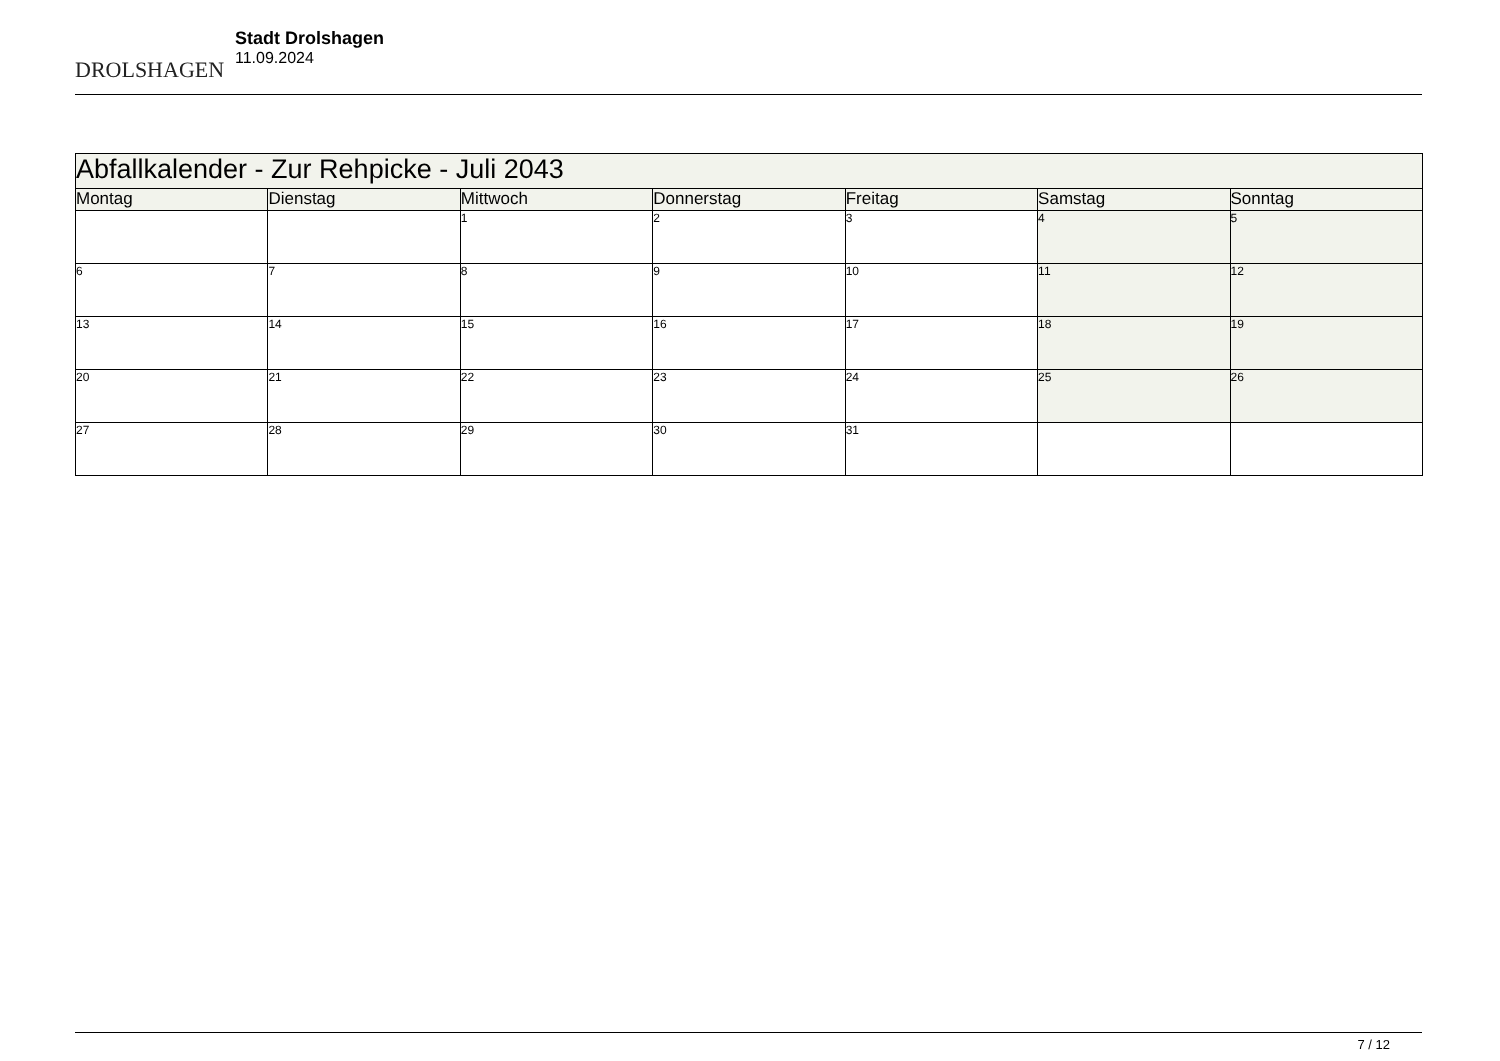DROLSHAGEN
Stadt Drolshagen
11.09.2024
| Abfallkalender - Zur Rehpicke - Juli 2043 | | | | | | |
| Montag | Dienstag | Mittwoch | Donnerstag | Freitag | Samstag | Sonntag |
| | | 1 | 2 | 3 | 4 | 5 |
| 6 | 7 | 8 | 9 | 10 | 11 | 12 |
| 13 | 14 | 15 | 16 | 17 | 18 | 19 |
| 20 | 21 | 22 | 23 | 24 | 25 | 26 |
| 27 | 28 | 29 | 30 | 31 | | |
7 / 12